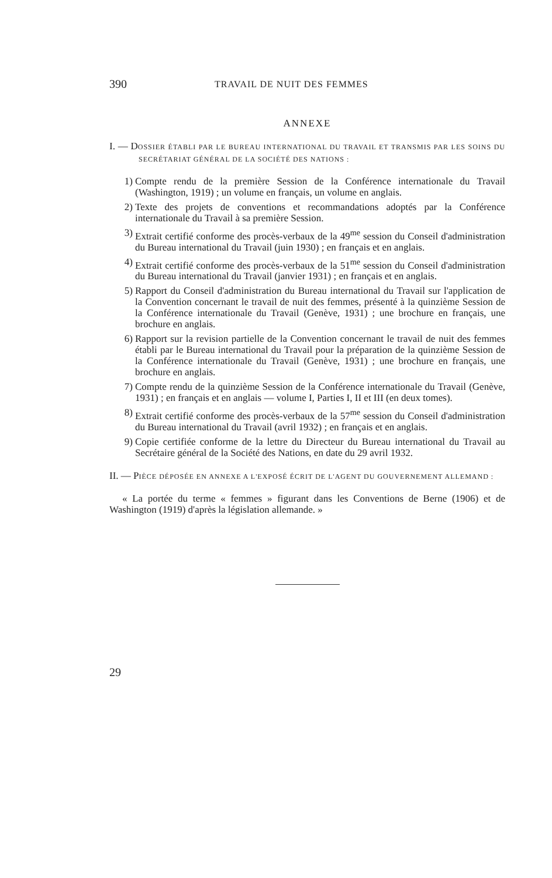390 TRAVAIL DE NUIT DES FEMMES
ANNEXE
I. — DOSSIER ÉTABLI PAR LE BUREAU INTERNATIONAL DU TRAVAIL ET TRANSMIS PAR LES SOINS DU SECRÉTARIAT GÉNÉRAL DE LA SOCIÉTÉ DES NATIONS :
1) Compte rendu de la première Session de la Conférence internationale du Travail (Washington, 1919) ; un volume en français, un volume en anglais.
2) Texte des projets de conventions et recommandations adoptés par la Conférence internationale du Travail à sa première Session.
3) Extrait certifié conforme des procès-verbaux de la 49<sup>me</sup> session du Conseil d'administration du Bureau international du Travail (juin 1930) ; en français et en anglais.
4) Extrait certifié conforme des procès-verbaux de la 51<sup>me</sup> session du Conseil d'administration du Bureau international du Travail (janvier 1931) ; en français et en anglais.
5) Rapport du Conseil d'administration du Bureau international du Travail sur l'application de la Convention concernant le travail de nuit des femmes, présenté à la quinzième Session de la Conférence internationale du Travail (Genève, 1931) ; une brochure en français, une brochure en anglais.
6) Rapport sur la revision partielle de la Convention concernant le travail de nuit des femmes établi par le Bureau international du Travail pour la préparation de la quinzième Session de la Conférence internationale du Travail (Genève, 1931) ; une brochure en français, une brochure en anglais.
7) Compte rendu de la quinzième Session de la Conférence internationale du Travail (Genève, 1931) ; en français et en anglais — volume I, Parties I, II et III (en deux tomes).
8) Extrait certifié conforme des procès-verbaux de la 57<sup>me</sup> session du Conseil d'administration du Bureau international du Travail (avril 1932) ; en français et en anglais.
9) Copie certifiée conforme de la lettre du Directeur du Bureau international du Travail au Secrétaire général de la Société des Nations, en date du 29 avril 1932.
II. — PIÈCE DÉPOSÉE EN ANNEXE A L'EXPOSÉ ÉCRIT DE L'AGENT DU GOUVERNEMENT ALLEMAND :
« La portée du terme « femmes » figurant dans les Conventions de Berne (1906) et de Washington (1919) d'après la législation allemande. »
29